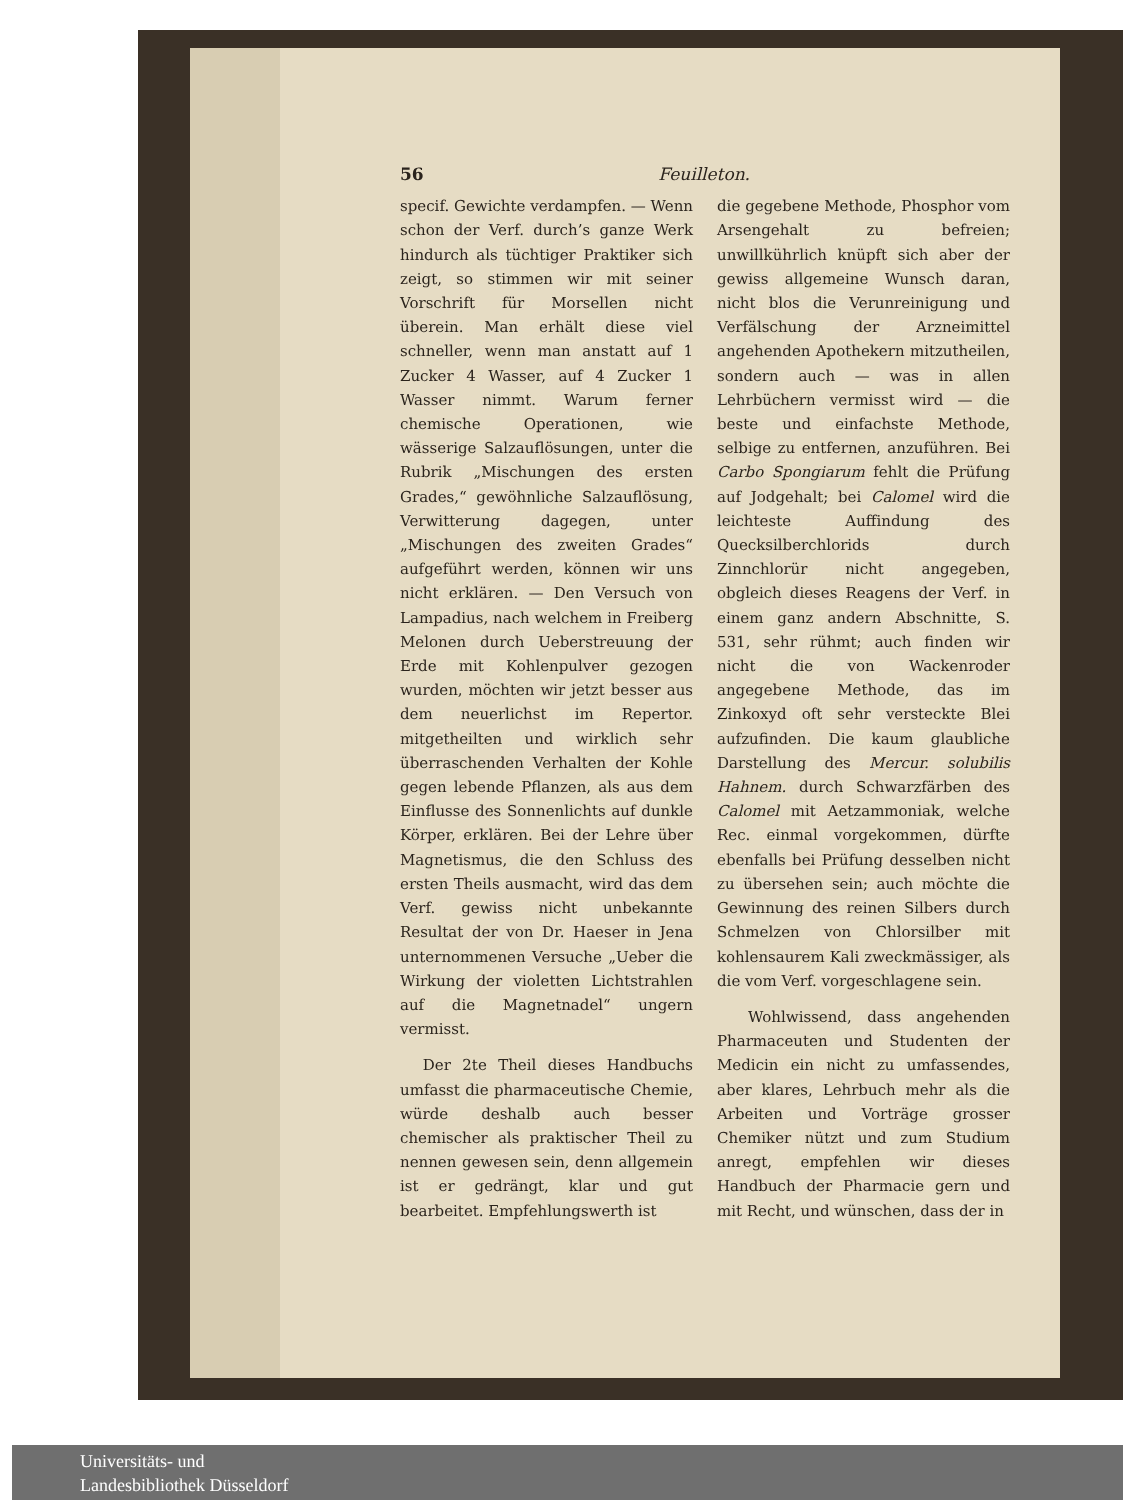56 Feuilleton.
specif. Gewichte verdampfen. — Wenn schon der Verf. durch’s ganze Werk hindurch als tüchtiger Praktiker sich zeigt, so stimmen wir mit seiner Vorschrift für Morsellen nicht überein. Man erhält diese viel schneller, wenn man anstatt auf 1 Zucker 4 Wasser, auf 4 Zucker 1 Wasser nimmt. Warum ferner chemische Operationen, wie wässerige Salzauflösungen, unter die Rubrik „Mischungen des ersten Grades,“ gewöhnliche Salzauflösung, Verwitterung dagegen, unter „Mischungen des zweiten Grades“ aufgeführt werden, können wir uns nicht erklären. — Den Versuch von Lampadius, nach welchem in Freiberg Melonen durch Ueberstreuung der Erde mit Kohlenpulver gezogen wurden, möchten wir jetzt besser aus dem neuerlichst im Repertor. mitgetheilten und wirklich sehr überraschenden Verhalten der Kohle gegen lebende Pflanzen, als aus dem Einflusse des Sonnenlichts auf dunkle Körper, erklären. Bei der Lehre über Magnetismus, die den Schluss des ersten Theils ausmacht, wird das dem Verf. gewiss nicht unbekannte Resultat der von Dr. Haeser in Jena unternommenen Versuche „Ueber die Wirkung der violetten Lichtstrahlen auf die Magnetnadel“ ungern vermisst.
Der 2te Theil dieses Handbuchs umfasst die pharmaceutische Chemie, würde deshalb auch besser chemischer als praktischer Theil zu nennen gewesen sein, denn allgemein ist er gedrängt, klar und gut bearbeitet. Empfehlungswerth ist
die gegebene Methode, Phosphor vom Arsengehalt zu befreien; unwillkührlich knüpft sich aber der gewiss allgemeine Wunsch daran, nicht blos die Verunreinigung und Verfälschung der Arzneimittel angehenden Apothekern mitzutheilen, sondern auch — was in allen Lehrbüchern vermisst wird — die beste und einfachste Methode, selbige zu entfernen, anzuführen. Bei Carbo Spongiarum fehlt die Prüfung auf Jodgehalt; bei Calomel wird die leichteste Auffindung des Quecksilberchlorids durch Zinnchlorür nicht angegeben, obgleich dieses Reagens der Verf. in einem ganz andern Abschnitte, S. 531, sehr rühmt; auch finden wir nicht die von Wackenroder angegebene Methode, das im Zinkoxyd oft sehr versteckte Blei aufzufinden. Die kaum glaubliche Darstellung des Mercur. solubilis Hahnem. durch Schwarzfärben des Calomel mit Aetzammoniak, welche Rec. einmal vorgekommen, dürfte ebenfalls bei Prüfung desselben nicht zu übersehen sein; auch möchte die Gewinnung des reinen Silbers durch Schmelzen von Chlorsilber mit kohlensaurem Kali zweckmässiger, als die vom Verf. vorgeschlagene sein.
Wohlwissend, dass angehenden Pharmaceuten und Studenten der Medicin ein nicht zu umfassendes, aber klares, Lehrbuch mehr als die Arbeiten und Vorträge grosser Chemiker nützt und zum Studium anregt, empfehlen wir dieses Handbuch der Pharmacie gern und mit Recht, und wünschen, dass der in
Universitäts- und
Landesbibliothek Düsseldorf